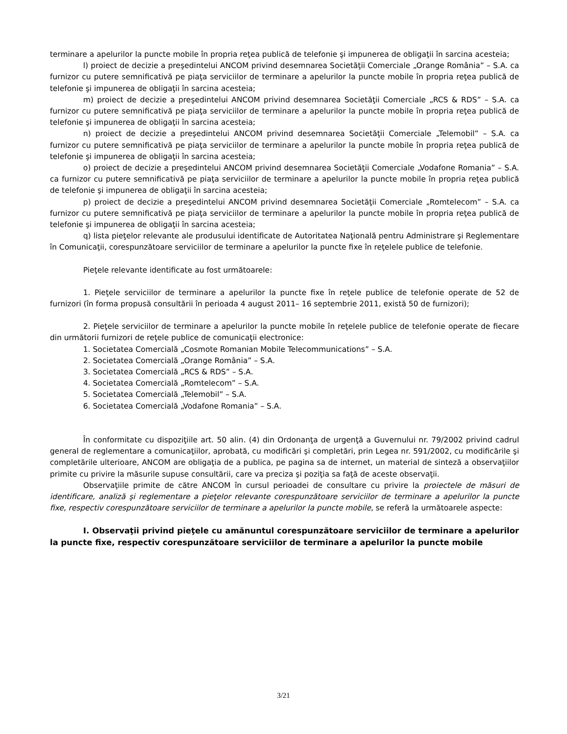terminare a apelurilor la puncte mobile în propria reţea publică de telefonie şi impunerea de obligaţii în sarcina acesteia;
l) proiect de decizie a preşedintelui ANCOM privind desemnarea Societăţii Comerciale „Orange România” – S.A. ca furnizor cu putere semnificativă pe piaţa serviciilor de terminare a apelurilor la puncte mobile în propria reţea publică de telefonie şi impunerea de obligaţii în sarcina acesteia;
m) proiect de decizie a preşedintelui ANCOM privind desemnarea Societăţii Comerciale „RCS & RDS” – S.A. ca furnizor cu putere semnificativă pe piaţa serviciilor de terminare a apelurilor la puncte mobile în propria reţea publică de telefonie şi impunerea de obligaţii în sarcina acesteia;
n) proiect de decizie a preşedintelui ANCOM privind desemnarea Societăţii Comerciale „Telemobil” – S.A. ca furnizor cu putere semnificativă pe piaţa serviciilor de terminare a apelurilor la puncte mobile în propria reţea publică de telefonie şi impunerea de obligaţii în sarcina acesteia;
o) proiect de decizie a preşedintelui ANCOM privind desemnarea Societăţii Comerciale „Vodafone Romania” – S.A. ca furnizor cu putere semnificativă pe piaţa serviciilor de terminare a apelurilor la puncte mobile în propria reţea publică de telefonie şi impunerea de obligaţii în sarcina acesteia;
p) proiect de decizie a preşedintelui ANCOM privind desemnarea Societăţii Comerciale „Romtelecom” – S.A. ca furnizor cu putere semnificativă pe piaţa serviciilor de terminare a apelurilor la puncte mobile în propria reţea publică de telefonie şi impunerea de obligaţii în sarcina acesteia;
q) lista pieţelor relevante ale produsului identificate de Autoritatea Naţională pentru Administrare şi Reglementare în Comunicaţii, corespunzătoare serviciilor de terminare a apelurilor la puncte fixe în reţelele publice de telefonie.
Pieţele relevante identificate au fost următoarele:
1. Pieţele serviciilor de terminare a apelurilor la puncte fixe în reţele publice de telefonie operate de 52 de furnizori (în forma propusă consultării în perioada 4 august 2011– 16 septembrie 2011, există 50 de furnizori);
2. Pieţele serviciilor de terminare a apelurilor la puncte mobile în reţelele publice de telefonie operate de fiecare din următorii furnizori de reţele publice de comunicaţii electronice:
1. Societatea Comercială „Cosmote Romanian Mobile Telecommunications” – S.A.
2. Societatea Comercială „Orange România” – S.A.
3. Societatea Comercială „RCS & RDS” – S.A.
4. Societatea Comercială „Romtelecom” – S.A.
5. Societatea Comercială „Telemobil” – S.A.
6. Societatea Comercială „Vodafone Romania” – S.A.
În conformitate cu dispoziţiile art. 50 alin. (4) din Ordonanţa de urgenţă a Guvernului nr. 79/2002 privind cadrul general de reglementare a comunicaţiilor, aprobată, cu modificări şi completări, prin Legea nr. 591/2002, cu modificările şi completările ulterioare, ANCOM are obligaţia de a publica, pe pagina sa de internet, un material de sinteză a observaţiilor primite cu privire la măsurile supuse consultării, care va preciza şi poziţia sa faţă de aceste observaţii.
Observaţiile primite de către ANCOM în cursul perioadei de consultare cu privire la proiectele de măsuri de identificare, analiză şi reglementare a pieţelor relevante corespunzătoare serviciilor de terminare a apelurilor la puncte fixe, respectiv corespunzătoare serviciilor de terminare a apelurilor la puncte mobile, se referă la următoarele aspecte:
I. Observaţii privind pieţele cu amănuntul corespunzătoare serviciilor de terminare a apelurilor la puncte fixe, respectiv corespunzătoare serviciilor de terminare a apelurilor la puncte mobile
3/21